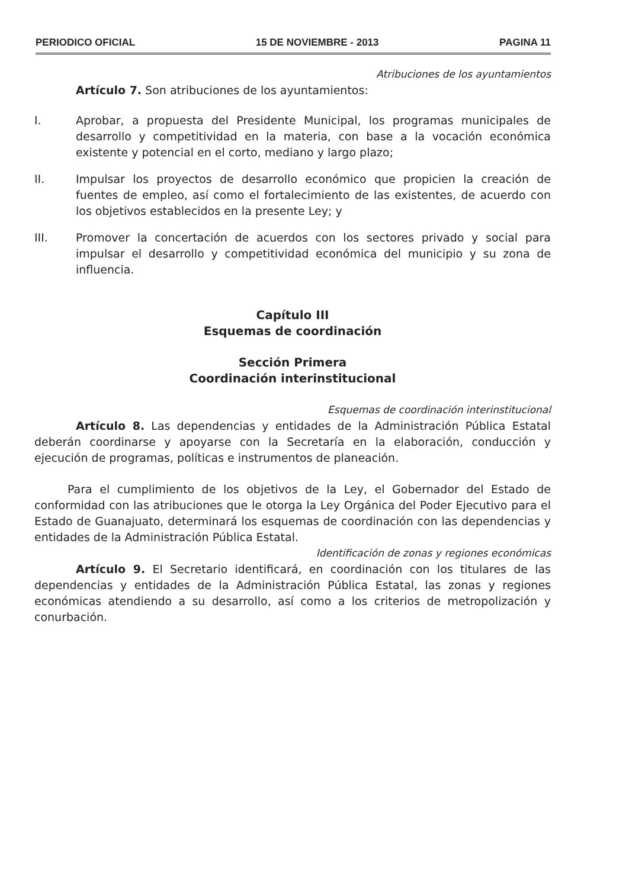PERIODICO OFICIAL 15 DE NOVIEMBRE - 2013 PAGINA 11
Atribuciones de los ayuntamientos
Artículo 7. Son atribuciones de los ayuntamientos:
I. Aprobar, a propuesta del Presidente Municipal, los programas municipales de desarrollo y competitividad en la materia, con base a la vocación económica existente y potencial en el corto, mediano y largo plazo;
II. Impulsar los proyectos de desarrollo económico que propicien la creación de fuentes de empleo, así como el fortalecimiento de las existentes, de acuerdo con los objetivos establecidos en la presente Ley; y
III. Promover la concertación de acuerdos con los sectores privado y social para impulsar el desarrollo y competitividad económica del municipio y su zona de influencia.
Capítulo III
Esquemas de coordinación
Sección Primera
Coordinación interinstitucional
Esquemas de coordinación interinstitucional
Artículo 8. Las dependencias y entidades de la Administración Pública Estatal deberán coordinarse y apoyarse con la Secretaría en la elaboración, conducción y ejecución de programas, políticas e instrumentos de planeación.
Para el cumplimiento de los objetivos de la Ley, el Gobernador del Estado de conformidad con las atribuciones que le otorga la Ley Orgánica del Poder Ejecutivo para el Estado de Guanajuato, determinará los esquemas de coordinación con las dependencias y entidades de la Administración Pública Estatal.
Identificación de zonas y regiones económicas
Artículo 9. El Secretario identificará, en coordinación con los titulares de las dependencias y entidades de la Administración Pública Estatal, las zonas y regiones económicas atendiendo a su desarrollo, así como a los criterios de metropolización y conurbación.